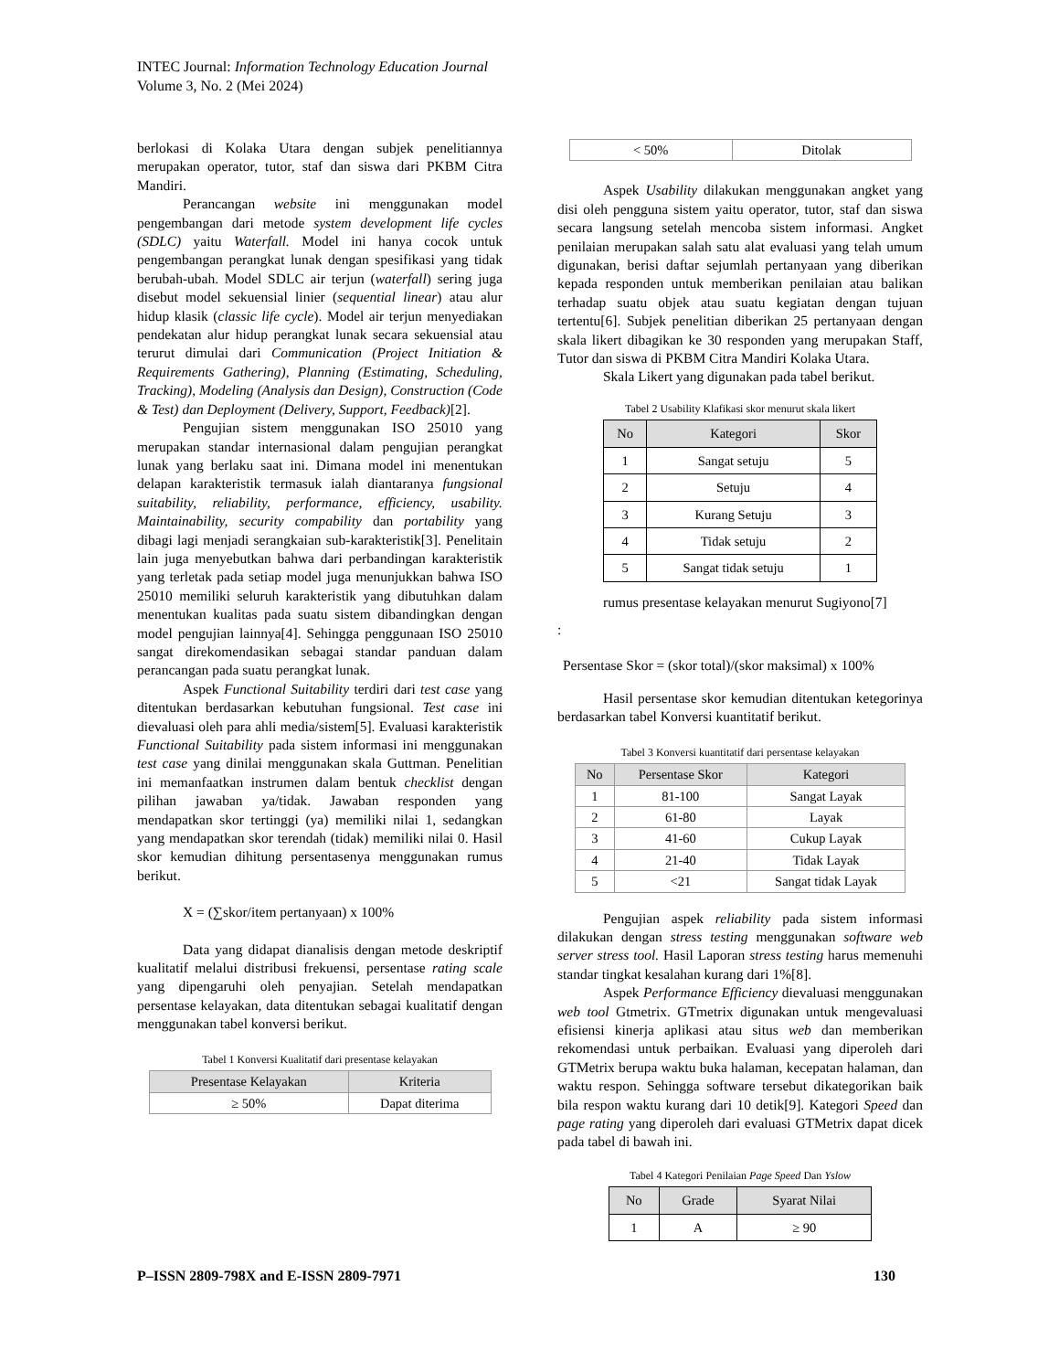INTEC Journal: Information Technology Education Journal
Volume 3, No. 2 (Mei 2024)
berlokasi di Kolaka Utara dengan subjek penelitiannya merupakan operator, tutor, staf dan siswa dari PKBM Citra Mandiri.
Perancangan website ini menggunakan model pengembangan dari metode system development life cycles (SDLC) yaitu Waterfall. Model ini hanya cocok untuk pengembangan perangkat lunak dengan spesifikasi yang tidak berubah-ubah. Model SDLC air terjun (waterfall) sering juga disebut model sekuensial linier (sequential linear) atau alur hidup klasik (classic life cycle). Model air terjun menyediakan pendekatan alur hidup perangkat lunak secara sekuensial atau terurut dimulai dari Communication (Project Initiation & Requirements Gathering), Planning (Estimating, Scheduling, Tracking), Modeling (Analysis dan Design), Construction (Code & Test) dan Deployment (Delivery, Support, Feedback)[2].
Pengujian sistem menggunakan ISO 25010 yang merupakan standar internasional dalam pengujian perangkat lunak yang berlaku saat ini. Dimana model ini menentukan delapan karakteristik termasuk ialah diantaranya fungsional suitability, reliability, performance, efficiency, usability. Maintainability, security compability dan portability yang dibagi lagi menjadi serangkaian sub-karakteristik[3]. Penelitain lain juga menyebutkan bahwa dari perbandingan karakteristik yang terletak pada setiap model juga menunjukkan bahwa ISO 25010 memiliki seluruh karakteristik yang dibutuhkan dalam menentukan kualitas pada suatu sistem dibandingkan dengan model pengujian lainnya[4]. Sehingga penggunaan ISO 25010 sangat direkomendasikan sebagai standar panduan dalam perancangan pada suatu perangkat lunak.
Aspek Functional Suitability terdiri dari test case yang ditentukan berdasarkan kebutuhan fungsional. Test case ini dievaluasi oleh para ahli media/sistem[5]. Evaluasi karakteristik Functional Suitability pada sistem informasi ini menggunakan test case yang dinilai menggunakan skala Guttman. Penelitian ini memanfaatkan instrumen dalam bentuk checklist dengan pilihan jawaban ya/tidak. Jawaban responden yang mendapatkan skor tertinggi (ya) memiliki nilai 1, sedangkan yang mendapatkan skor terendah (tidak) memiliki nilai 0. Hasil skor kemudian dihitung persentasenya menggunakan rumus berikut.
X = (∑skor/item pertanyaan) x 100%
Data yang didapat dianalisis dengan metode deskriptif kualitatif melalui distribusi frekuensi, persentase rating scale yang dipengaruhi oleh penyajian. Setelah mendapatkan persentase kelayakan, data ditentukan sebagai kualitatif dengan menggunakan tabel konversi berikut.
Tabel 1 Konversi Kualitatif dari presentase kelayakan
| Presentase Kelayakan | Kriteria |
| --- | --- |
| ≥ 50% | Dapat diterima |
| < 50% | Ditolak |
Aspek Usability dilakukan menggunakan angket yang disi oleh pengguna sistem yaitu operator, tutor, staf dan siswa secara langsung setelah mencoba sistem informasi. Angket penilaian merupakan salah satu alat evaluasi yang telah umum digunakan, berisi daftar sejumlah pertanyaan yang diberikan kepada responden untuk memberikan penilaian atau balikan terhadap suatu objek atau suatu kegiatan dengan tujuan tertentu[6]. Subjek penelitian diberikan 25 pertanyaan dengan skala likert dibagikan ke 30 responden yang merupakan Staff, Tutor dan siswa di PKBM Citra Mandiri Kolaka Utara.
Skala Likert yang digunakan pada tabel berikut.
Tabel 2 Usability Klafikasi skor menurut skala likert
| No | Kategori | Skor |
| --- | --- | --- |
| 1 | Sangat setuju | 5 |
| 2 | Setuju | 4 |
| 3 | Kurang Setuju | 3 |
| 4 | Tidak setuju | 2 |
| 5 | Sangat tidak setuju | 1 |
rumus presentase kelayakan menurut Sugiyono[7]
:
Persentase Skor = (skor total)/(skor maksimal) x 100%
Hasil persentase skor kemudian ditentukan ketegorinya berdasarkan tabel Konversi kuantitatif berikut.
Tabel 3 Konversi kuantitatif dari persentase kelayakan
| No | Persentase Skor | Kategori |
| --- | --- | --- |
| 1 | 81-100 | Sangat Layak |
| 2 | 61-80 | Layak |
| 3 | 41-60 | Cukup Layak |
| 4 | 21-40 | Tidak Layak |
| 5 | <21 | Sangat tidak Layak |
Pengujian aspek reliability pada sistem informasi dilakukan dengan stress testing menggunakan software web server stress tool. Hasil Laporan stress testing harus memenuhi standar tingkat kesalahan kurang dari 1%[8].
Aspek Performance Efficiency dievaluasi menggunakan web tool Gtmetrix. GTmetrix digunakan untuk mengevaluasi efisiensi kinerja aplikasi atau situs web dan memberikan rekomendasi untuk perbaikan. Evaluasi yang diperoleh dari GTMetrix berupa waktu buka halaman, kecepatan halaman, dan waktu respon. Sehingga software tersebut dikategorikan baik bila respon waktu kurang dari 10 detik[9]. Kategori Speed dan page rating yang diperoleh dari evaluasi GTMetrix dapat dicek pada tabel di bawah ini.
Tabel 4 Kategori Penilaian Page Speed Dan Yslow
| No | Grade | Syarat Nilai |
| --- | --- | --- |
| 1 | A | ≥ 90 |
P–ISSN 2809-798X and E-ISSN 2809-7971 130